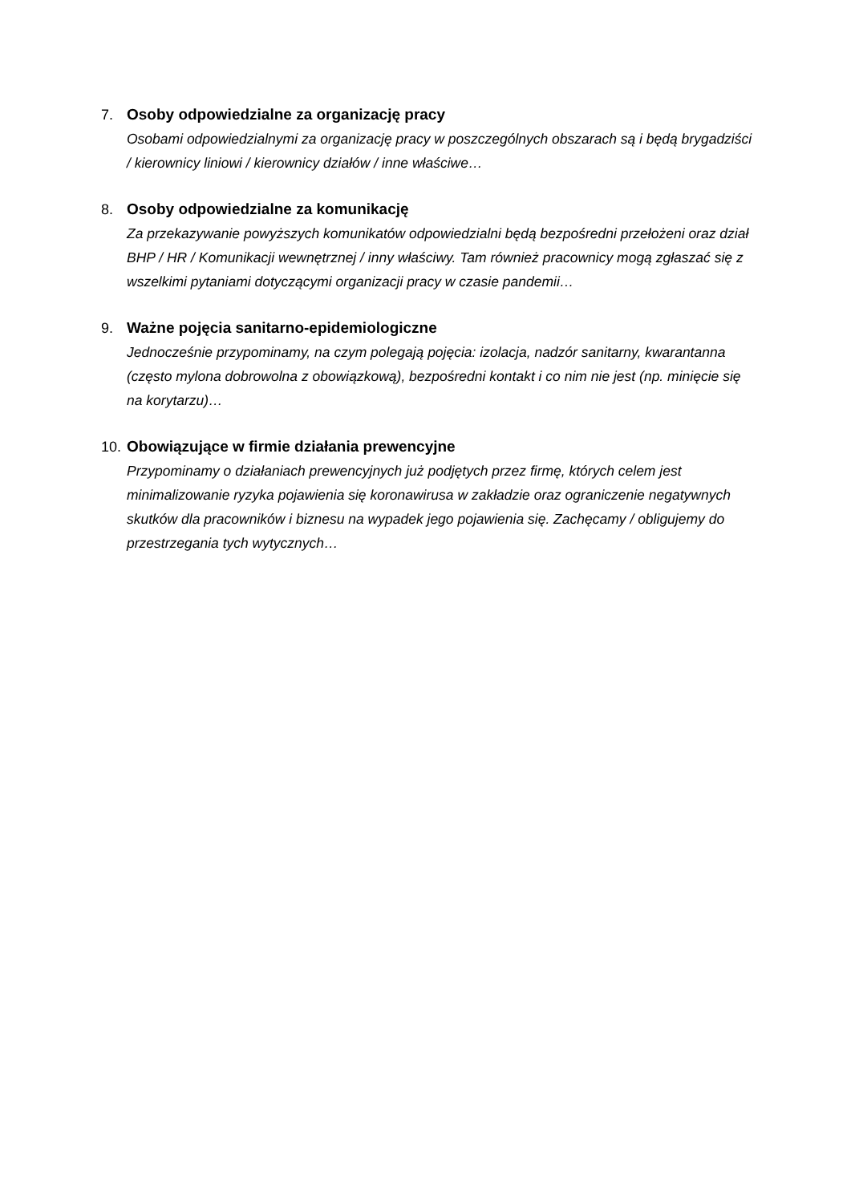7. Osoby odpowiedzialne za organizację pracy
Osobami odpowiedzialnymi za organizację pracy w poszczególnych obszarach są i będą brygadziści / kierownicy liniowi / kierownicy działów / inne właściwe…
8. Osoby odpowiedzialne za komunikację
Za przekazywanie powyższych komunikatów odpowiedzialni będą bezpośredni przełożeni oraz dział BHP / HR / Komunikacji wewnętrznej / inny właściwy. Tam również pracownicy mogą zgłaszać się z wszelkimi pytaniami dotyczącymi organizacji pracy w czasie pandemii…
9. Ważne pojęcia sanitarno-epidemiologiczne
Jednocześnie przypominamy, na czym polegają pojęcia: izolacja, nadzór sanitarny, kwarantanna (często mylona dobrowolna z obowiązkową), bezpośredni kontakt i co nim nie jest (np. minięcie się na korytarzu)…
10.
Obowiązujące w firmie działania prewencyjne
Przypominamy o działaniach prewencyjnych już podjętych przez firmę, których celem jest minimalizowanie ryzyka pojawienia się koronawirusa w zakładzie oraz ograniczenie negatywnych skutków dla pracowników i biznesu na wypadek jego pojawienia się. Zachęcamy / obligujemy do przestrzegania tych wytycznych…